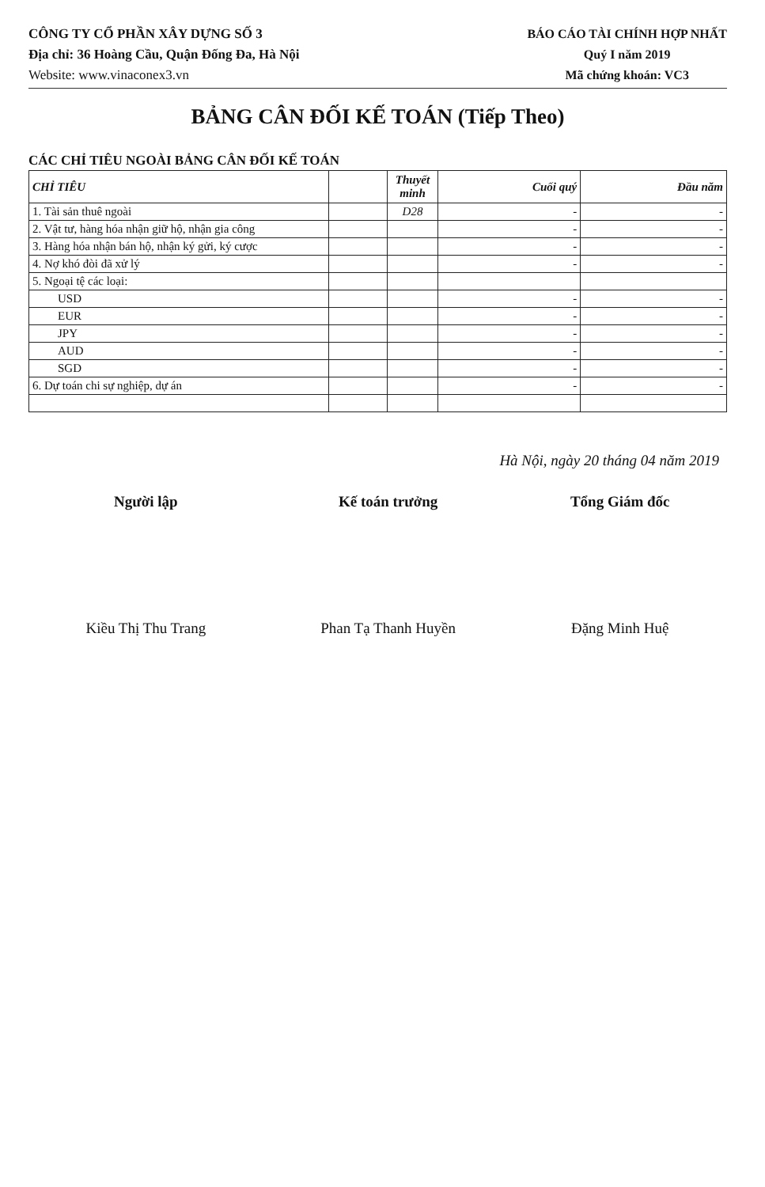CÔNG TY CỔ PHẦN XÂY DỰNG SỐ 3
Địa chỉ: 36 Hoàng Cầu, Quận Đống Đa, Hà Nội
Website: www.vinaconex3.vn
BÁO CÁO TÀI CHÍNH HỢP NHẤT
Quý I năm 2019
Mã chứng khoán: VC3
BẢNG CÂN ĐỐI KẾ TOÁN (Tiếp Theo)
CÁC CHỈ TIÊU NGOÀI BẢNG CÂN ĐỐI KẾ TOÁN
| CHỈ TIÊU | | Thuyết minh | Cuối quý | Đầu năm |
| --- | --- | --- | --- | --- |
| 1. Tài sản thuê ngoài | | D28 | - | - |
| 2. Vật tư, hàng hóa nhận giữ hộ, nhận gia công | | | - | - |
| 3. Hàng hóa nhận bán hộ, nhận ký gửi, ký cược | | | - | - |
| 4. Nợ khó đòi đã xử lý | | | - | - |
| 5. Ngoại tệ các loại: | | | | |
| USD | | | - | - |
| EUR | | | - | - |
| JPY | | | - | - |
| AUD | | | - | - |
| SGD | | | - | - |
| 6. Dự toán chi sự nghiệp, dự án | | | - | - |
Hà Nội, ngày 20 tháng 04 năm 2019
Người lập
Kiều Thị Thu Trang
Kế toán trưởng
Phan Tạ Thanh Huyền
Tổng Giám đốc
Đặng Minh Huệ